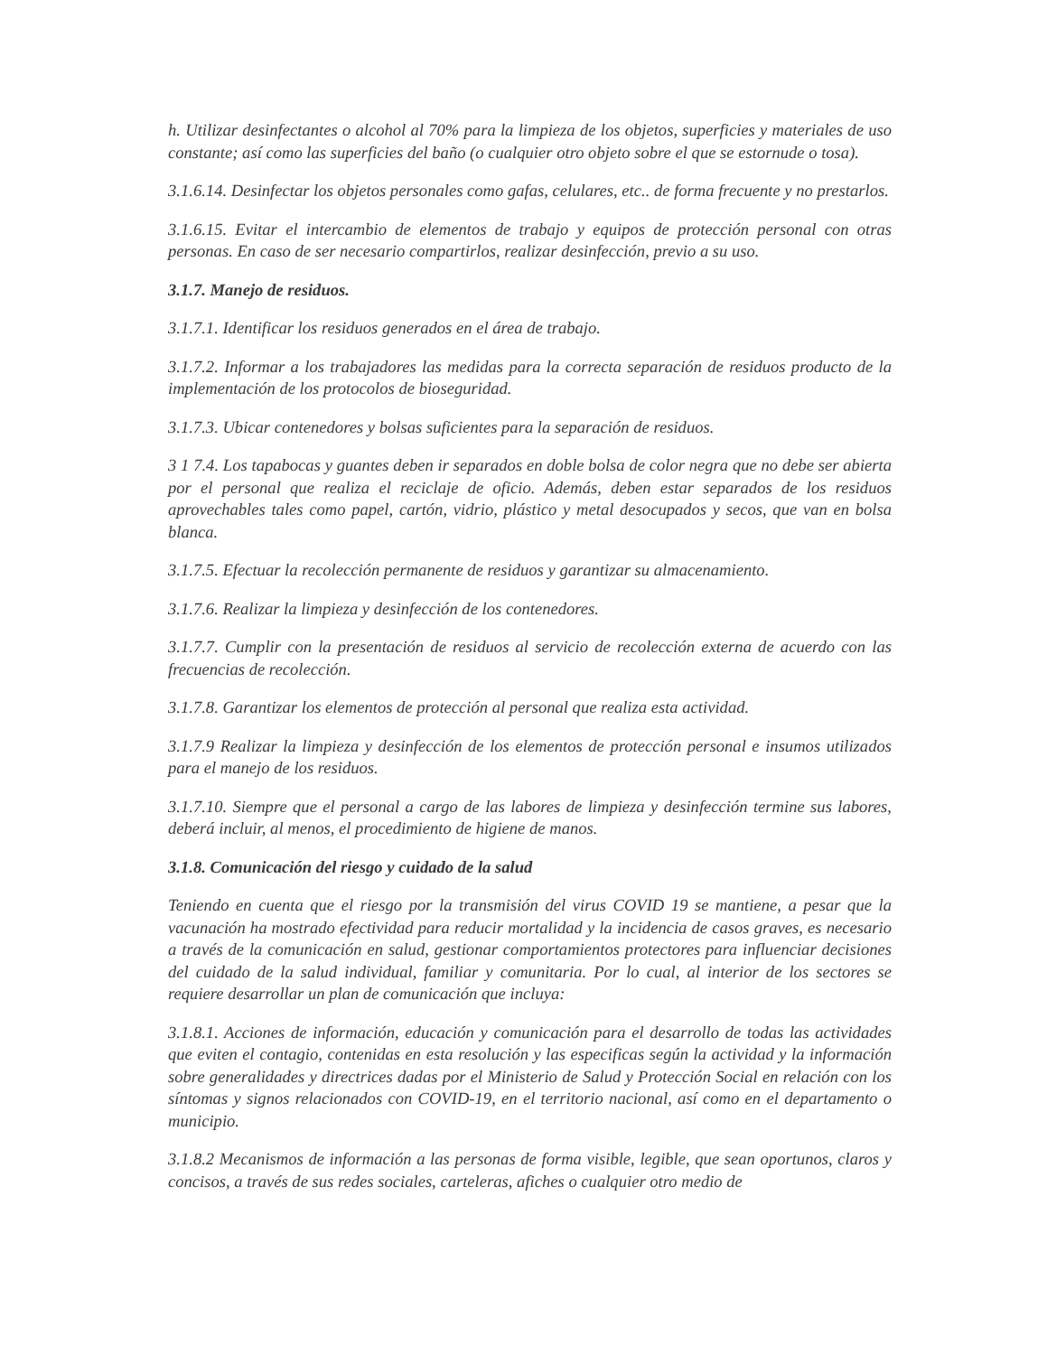h. Utilizar desinfectantes o alcohol al 70% para la limpieza de los objetos, superficies y materiales de uso constante; así como las superficies del baño (o cualquier otro objeto sobre el que se estornude o tosa).
3.1.6.14. Desinfectar los objetos personales como gafas, celulares, etc.. de forma frecuente y no prestarlos.
3.1.6.15. Evitar el intercambio de elementos de trabajo y equipos de protección personal con otras personas. En caso de ser necesario compartirlos, realizar desinfección, previo a su uso.
3.1.7. Manejo de residuos.
3.1.7.1. Identificar los residuos generados en el área de trabajo.
3.1.7.2. Informar a los trabajadores las medidas para la correcta separación de residuos producto de la implementación de los protocolos de bioseguridad.
3.1.7.3. Ubicar contenedores y bolsas suficientes para la separación de residuos.
3 1 7.4. Los tapabocas y guantes deben ir separados en doble bolsa de color negra que no debe ser abierta por el personal que realiza el reciclaje de oficio. Además, deben estar separados de los residuos aprovechables tales como papel, cartón, vidrio, plástico y metal desocupados y secos, que van en bolsa blanca.
3.1.7.5. Efectuar la recolección permanente de residuos y garantizar su almacenamiento.
3.1.7.6. Realizar la limpieza y desinfección de los contenedores.
3.1.7.7. Cumplir con la presentación de residuos al servicio de recolección externa de acuerdo con las frecuencias de recolección.
3.1.7.8. Garantizar los elementos de protección al personal que realiza esta actividad.
3.1.7.9 Realizar la limpieza y desinfección de los elementos de protección personal e insumos utilizados para el manejo de los residuos.
3.1.7.10. Siempre que el personal a cargo de las labores de limpieza y desinfección termine sus labores, deberá incluir, al menos, el procedimiento de higiene de manos.
3.1.8. Comunicación del riesgo y cuidado de la salud
Teniendo en cuenta que el riesgo por la transmisión del virus COVID 19 se mantiene, a pesar que la vacunación ha mostrado efectividad para reducir mortalidad y la incidencia de casos graves, es necesario a través de la comunicación en salud, gestionar comportamientos protectores para influenciar decisiones del cuidado de la salud individual, familiar y comunitaria. Por lo cual, al interior de los sectores se requiere desarrollar un plan de comunicación que incluya:
3.1.8.1. Acciones de información, educación y comunicación para el desarrollo de todas las actividades que eviten el contagio, contenidas en esta resolución y las especificas según la actividad y la información sobre generalidades y directrices dadas por el Ministerio de Salud y Protección Social en relación con los síntomas y signos relacionados con COVID-19, en el territorio nacional, así como en el departamento o municipio.
3.1.8.2 Mecanismos de información a las personas de forma visible, legible, que sean oportunos, claros y concisos, a través de sus redes sociales, carteleras, afiches o cualquier otro medio de